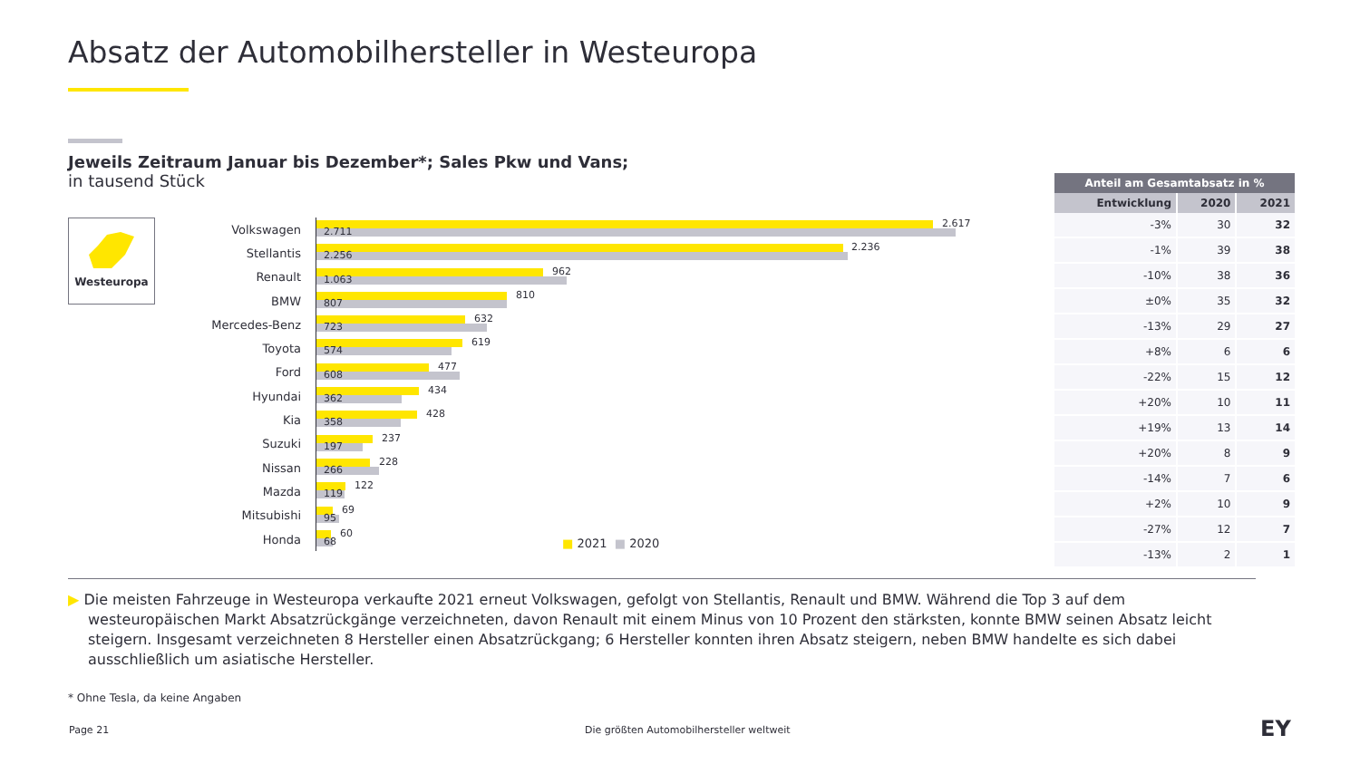Absatz der Automobilhersteller in Westeuropa
Jeweils Zeitraum Januar bis Dezember*; Sales Pkw und Vans;
in tausend Stück
Westeuropa
Volkswagen
2.617
2.711
Stellantis
2.236
2.256
Renault
962
1.063
BMW
810
807
Mercedes-Benz
632
723
Toyota
619
574
Ford
477
608
Hyundai
434
362
Kia
428
358
Suzuki
237
197
Nissan
228
266
Mazda
122
119
Mitsubishi
69
95
Honda
60
68
■ 2021 ■ 2020
| Anteil am Gesamtabsatz in % | | |
| --- | --- | --- |
| Entwicklung | 2020 | 2021 |
| -3% | 30 | 32 |
| -1% | 39 | 38 |
| -10% | 38 | 36 |
| ±0% | 35 | 32 |
| -13% | 29 | 27 |
| +8% | 6 | 6 |
| -22% | 15 | 12 |
| +20% | 10 | 11 |
| +19% | 13 | 14 |
| +20% | 8 | 9 |
| -14% | 7 | 6 |
| +2% | 10 | 9 |
| -27% | 12 | 7 |
| -13% | 2 | 1 |
▶ Die meisten Fahrzeuge in Westeuropa verkaufte 2021 erneut Volkswagen, gefolgt von Stellantis, Renault und BMW. Während die Top 3 auf dem westeuropäischen Markt Absatzrückgänge verzeichneten, davon Renault mit einem Minus von 10 Prozent den stärksten, konnte BMW seinen Absatz leicht steigern. Insgesamt verzeichneten 8 Hersteller einen Absatzrückgang; 6 Hersteller konnten ihren Absatz steigern, neben BMW handelte es sich dabei ausschließlich um asiatische Hersteller.
* Ohne Tesla, da keine Angaben
Page 21
Die größten Automobilhersteller weltweit
EY